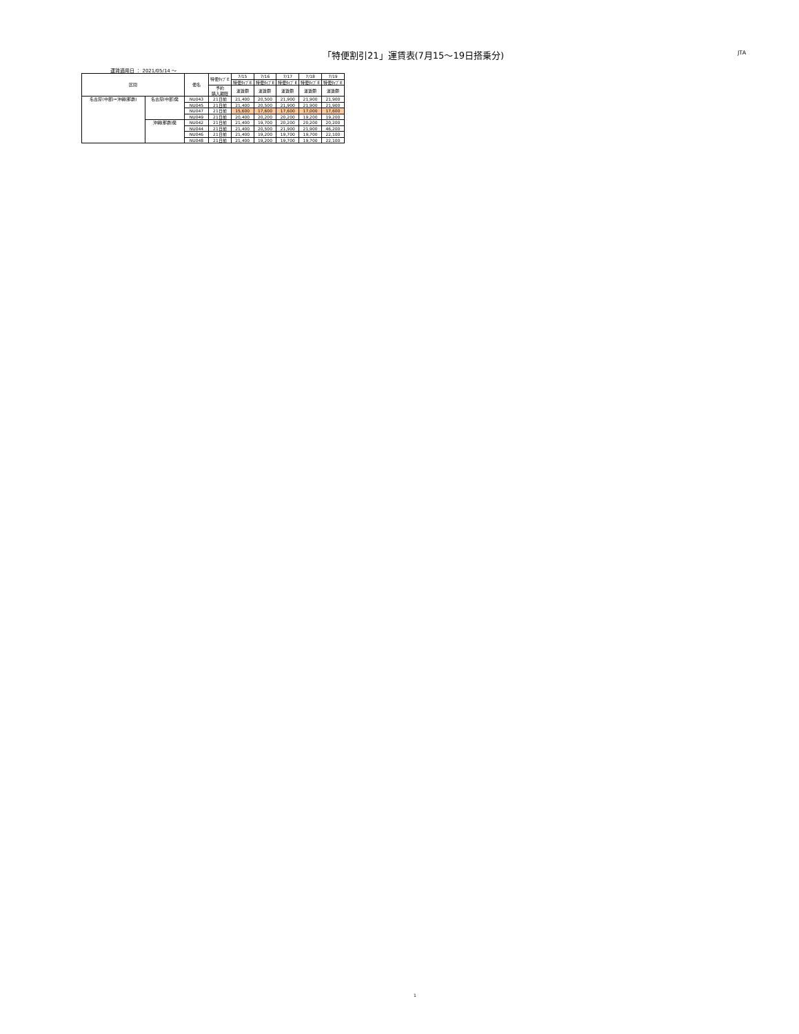「特便割引21」運賃表(7月15～19日搭乗分) JTA
運賃適用日 ： 2021/05/14 ～
| 区間 | | 便名 | 特便ﾀｲﾌﾟE | 7/15 | 7/16 | 7/17 | 7/18 | 7/19 |
| --- | --- | --- | --- | --- | --- | --- | --- | --- |
| | | | | 特便ﾀｲﾌﾟE | 特便ﾀｲﾌﾟE | 特便ﾀｲﾌﾟE | 特便ﾀｲﾌﾟE | 特便ﾀｲﾌﾟE |
| | | | 予約 購入期限 | 運賃額 | 運賃額 | 運賃額 | 運賃額 | 運賃額 |
| 名古屋(中部)=沖縄(那覇) | 名古屋(中部)発 | NU043 | 21日前 | 21,400 | 20,500 | 21,900 | 21,900 | 21,900 |
| | | NU045 | 21日前 | 21,400 | 20,500 | 21,900 | 21,900 | 21,900 |
| | | NU047 | 21日前 | 15,600 | 17,600 | 17,600 | 17,000 | 17,600 |
| | | NU049 | 21日前 | 20,400 | 20,200 | 20,200 | 19,200 | 19,200 |
| | 沖縄(那覇)発 | NU042 | 21日前 | 21,400 | 19,700 | 20,200 | 20,200 | 20,200 |
| | | NU044 | 21日前 | 21,400 | 20,500 | 21,900 | 21,900 | 46,200 |
| | | NU046 | 21日前 | 21,400 | 19,200 | 19,700 | 19,700 | 22,100 |
| | | NU048 | 21日前 | 21,400 | 19,200 | 19,700 | 19,700 | 22,100 |
1